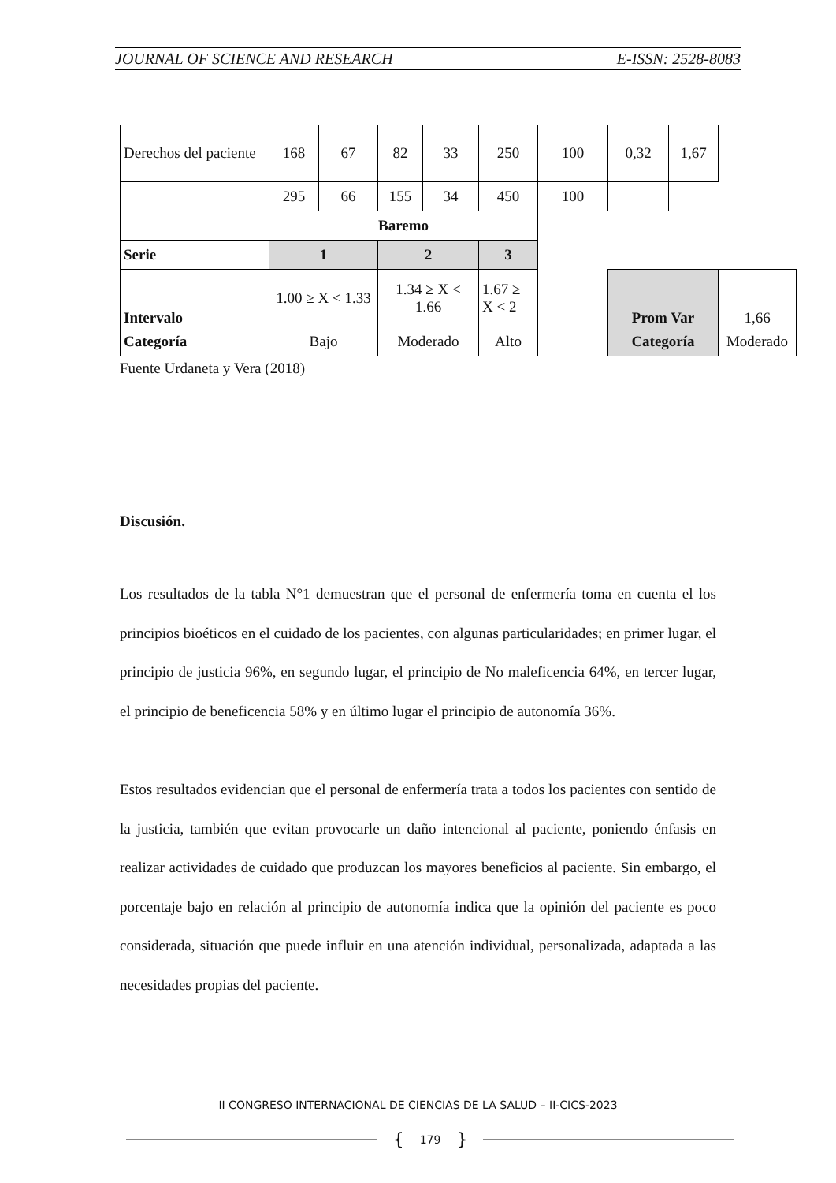JOURNAL OF SCIENCE AND RESEARCH E-ISSN: 2528-8083
| Derechos del paciente | 168 | 67 | 82 | 33 | 250 | 100 | 0,32 | 1,67 | | |
| | 295 | 66 | 155 | 34 | 450 | 100 | | | | |
| | Baremo | | | | | | | | | |
| Serie | 1 | | 2 | | 3 | | | | | |
| Intervalo | 1.00 ≥ X < 1.33 | | 1.34 ≥ X < 1.66 | | 1.67 ≥ X < 2 | | Prom Var | | 1,66 | |
| Categoría | Bajo | | Moderado | | Alto | | Categoría | | Moderado | |
Fuente Urdaneta y Vera (2018)
Discusión.
Los resultados de la tabla N°1 demuestran que el personal de enfermería toma en cuenta el los principios bioéticos en el cuidado de los pacientes, con algunas particularidades; en primer lugar, el principio de justicia 96%, en segundo lugar, el principio de No maleficencia 64%, en tercer lugar, el principio de beneficencia 58% y en último lugar el principio de autonomía 36%.
Estos resultados evidencian que el personal de enfermería trata a todos los pacientes con sentido de la justicia, también que evitan provocarle un daño intencional al paciente, poniendo énfasis en realizar actividades de cuidado que produzcan los mayores beneficios al paciente. Sin embargo, el porcentaje bajo en relación al principio de autonomía indica que la opinión del paciente es poco considerada, situación que puede influir en una atención individual, personalizada, adaptada a las necesidades propias del paciente.
II CONGRESO INTERNACIONAL DE CIENCIAS DE LA SALUD – II-CICS-2023
{ 179 }